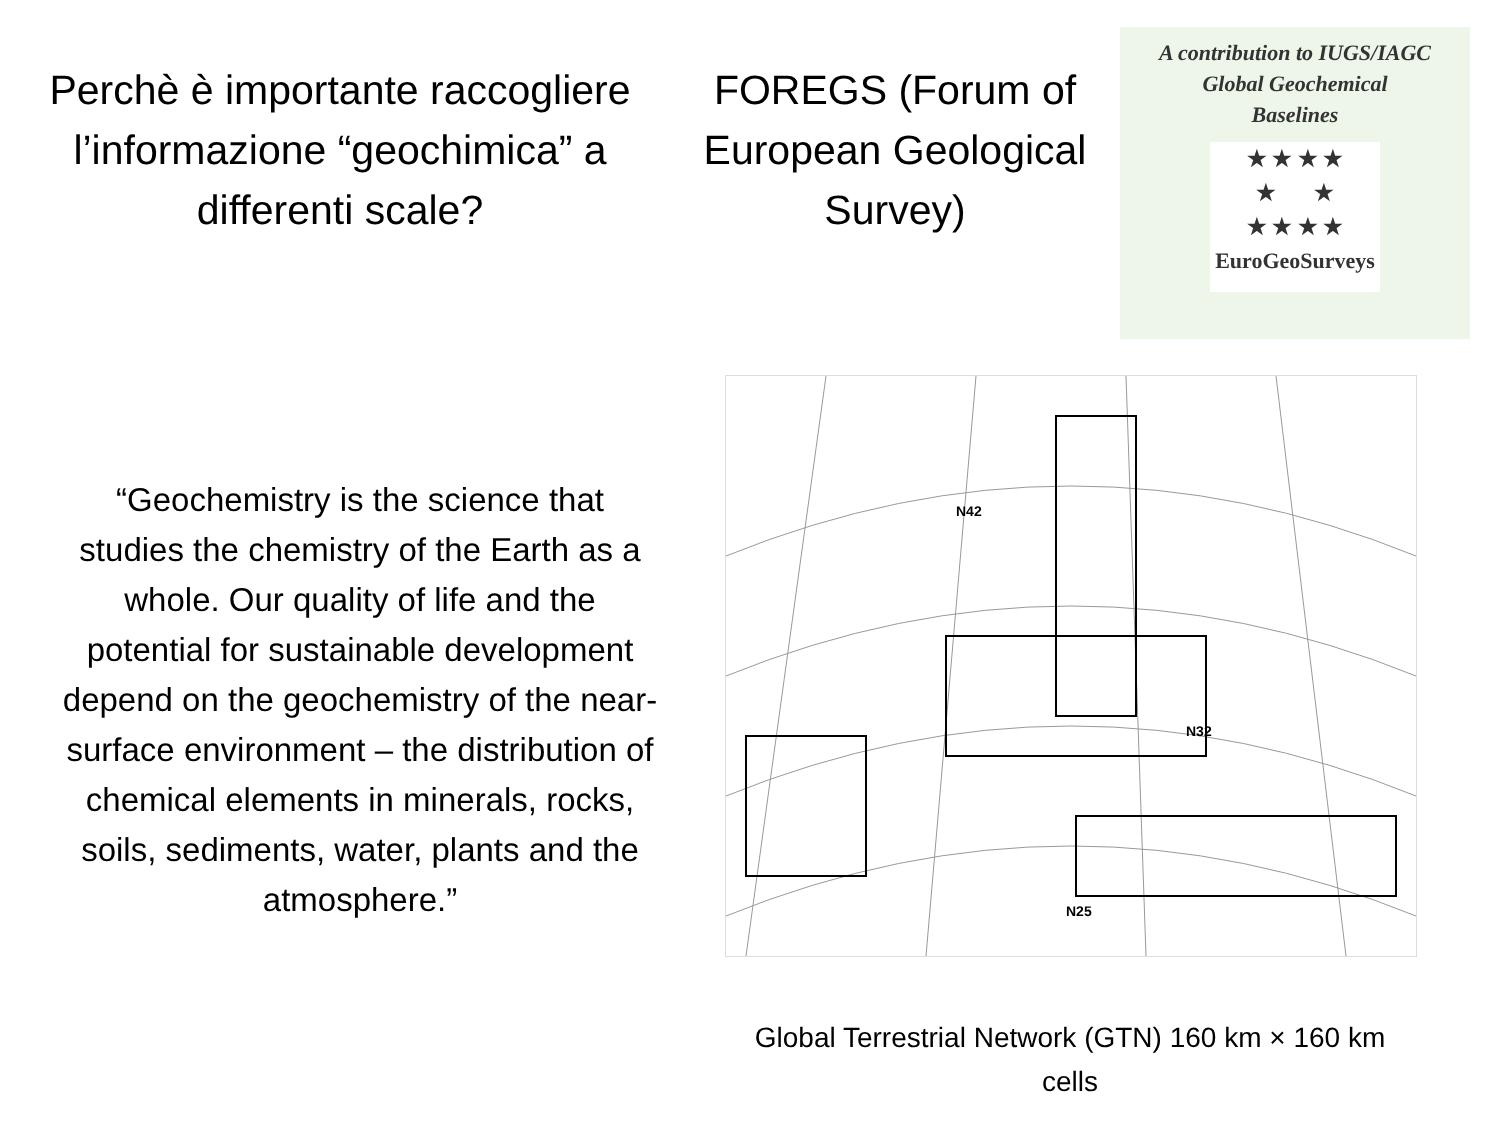Perchè è importante raccogliere l’informazione “geochimica” a differenti scale?
FOREGS (Forum of European Geological Survey)
A contribution to IUGS/IAGC
Global Geochemical
Baselines
★ ★ ★ ★
★ ★
★ ★ ★ ★
EuroGeoSurveys
“Geochemistry is the science that studies the chemistry of the Earth as a whole. Our quality of life and the potential for sustainable development depend on the geochemistry of the near-surface environment – the distribution of chemical elements in minerals, rocks, soils, sediments, water, plants and the atmosphere.”
N42
N32
N25
Global Terrestrial Network (GTN) 160 km × 160 km cells